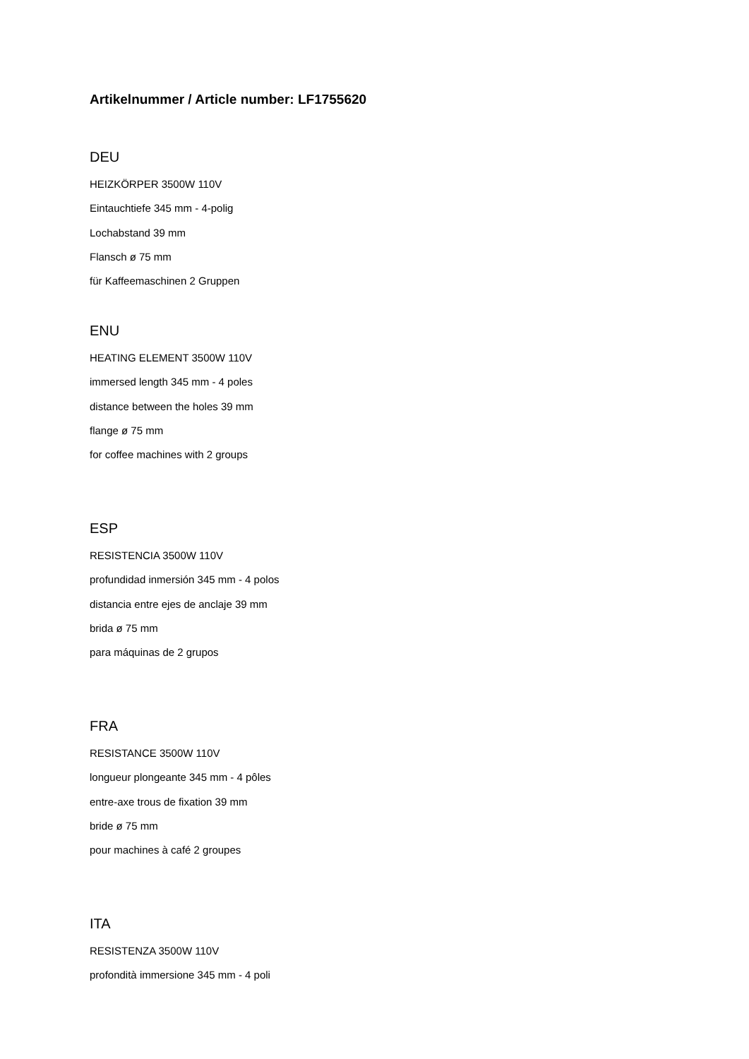Artikelnummer / Article number: LF1755620
DEU
HEIZKÖRPER 3500W 110V
Eintauchtiefe 345 mm - 4-polig
Lochabstand 39 mm
Flansch ø 75 mm
für Kaffeemaschinen 2 Gruppen
ENU
HEATING ELEMENT 3500W 110V
immersed length 345 mm - 4 poles
distance between the holes 39 mm
flange ø 75 mm
for coffee machines with 2 groups
ESP
RESISTENCIA 3500W 110V
profundidad inmersión 345 mm - 4 polos
distancia entre ejes de anclaje 39 mm
brida ø 75 mm
para máquinas de 2 grupos
FRA
RESISTANCE 3500W 110V
longueur plongeante 345 mm - 4 pôles
entre-axe trous de fixation 39 mm
bride ø 75 mm
pour machines à café 2 groupes
ITA
RESISTENZA 3500W 110V
profondità immersione 345 mm - 4 poli